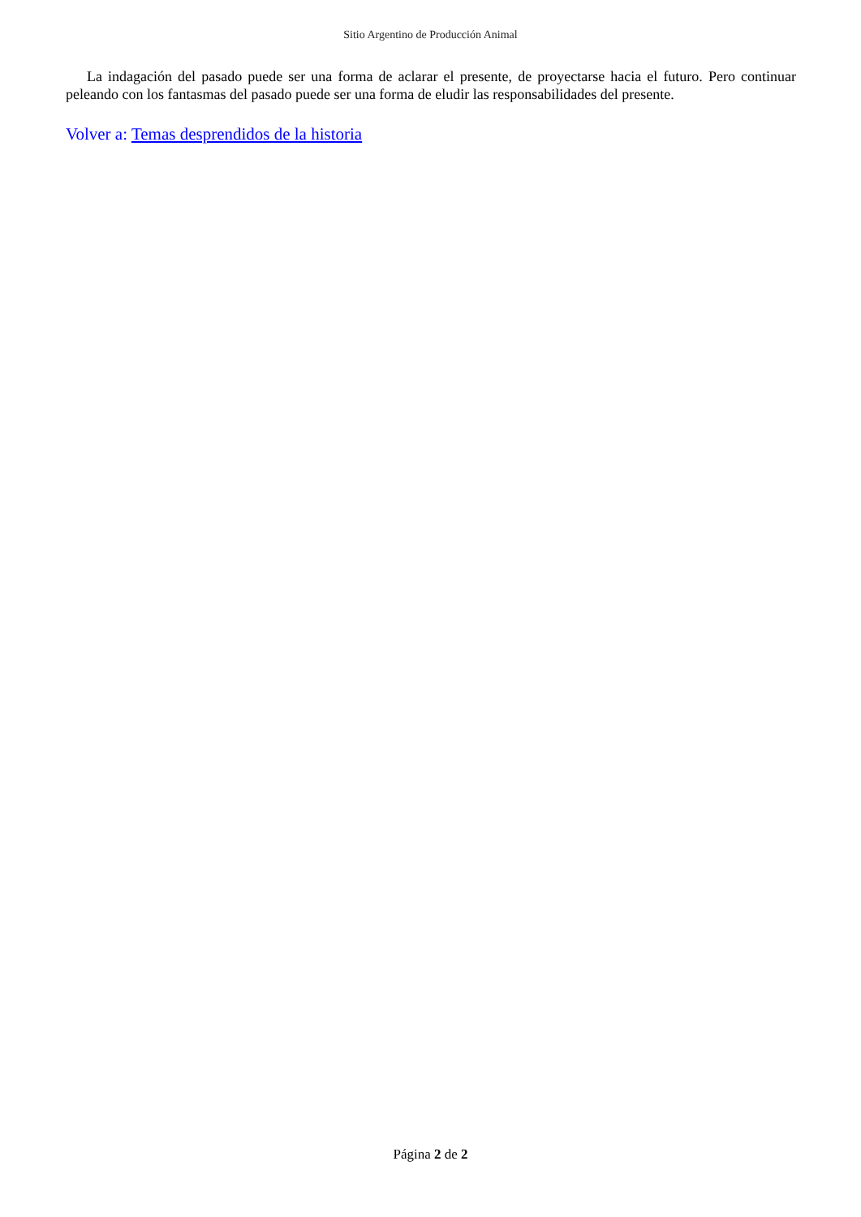Sitio Argentino de Producción Animal
La indagación del pasado puede ser una forma de aclarar el presente, de proyectarse hacia el futuro. Pero continuar peleando con los fantasmas del pasado puede ser una forma de eludir las responsabilidades del presente.
Volver a: Temas desprendidos de la historia
Página 2 de 2